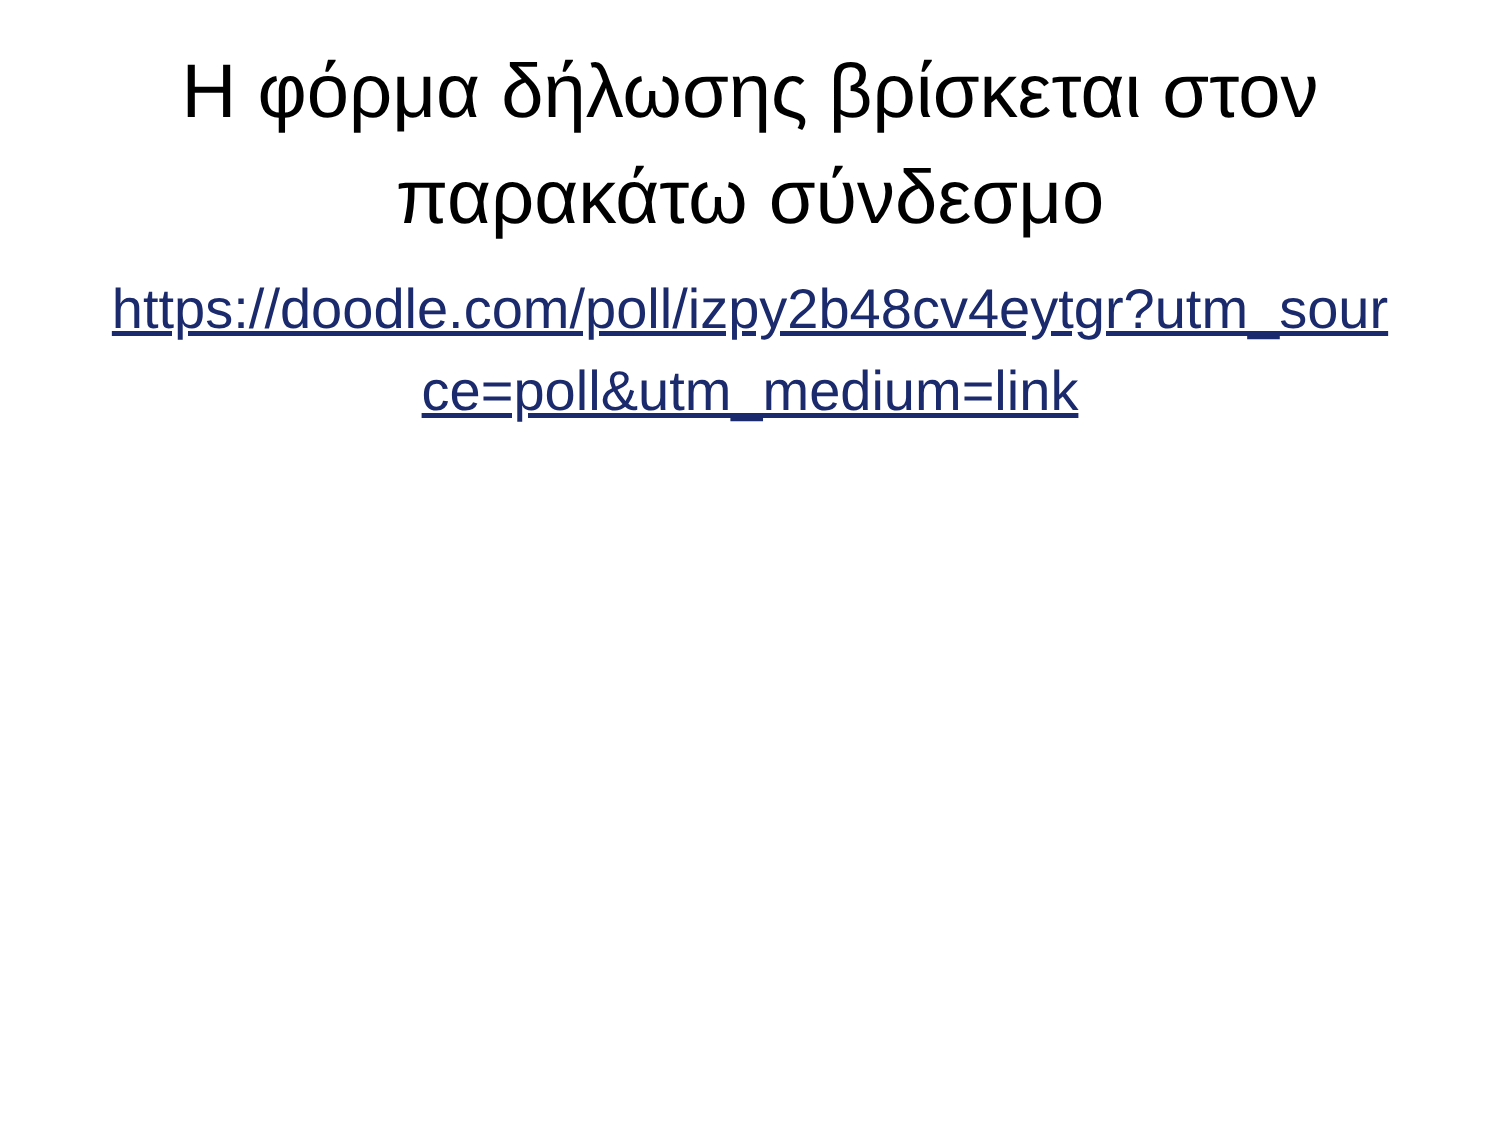Η φόρμα δήλωσης βρίσκεται στον παρακάτω σύνδεσμο
https://doodle.com/poll/izpy2b48cv4eytgr?utm_source=poll&utm_medium=link